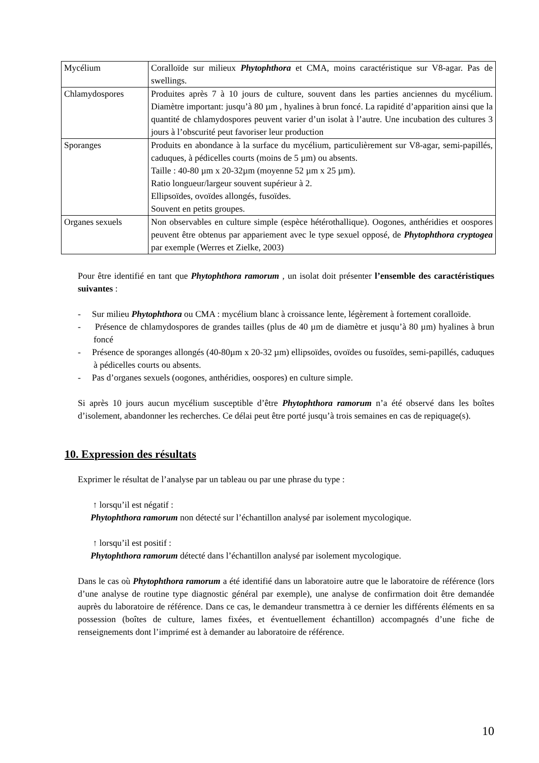| Mycélium | Coralloïde sur milieux Phytophthora et CMA, moins caractéristique sur V8-agar. Pas de swellings. |
| Chlamydospores | Produites après 7 à 10 jours de culture, souvent dans les parties anciennes du mycélium. Diamètre important: jusqu’à 80 µm , hyalines à brun foncé. La rapidité d’apparition ainsi que la quantité de chlamydospores peuvent varier d’un isolat à l’autre. Une incubation des cultures 3 jours à l’obscurité peut favoriser leur production |
| Sporanges | Produits en abondance à la surface du mycélium, particulièrement sur V8-agar, semi-papillés, caduques, à pédicelles courts (moins de 5 µm) ou absents. Taille : 40-80 µm x 20-32µm (moyenne 52 µm x 25 µm). Ratio longueur/largeur souvent supérieur à 2. Ellipsoïdes, ovoïdes allongés, fusoïdes. Souvent en petits groupes. |
| Organes sexuels | Non observables en culture simple (espèce hétérothallique). Oogones, anthéridies et oospores peuvent être obtenus par appariement avec le type sexuel opposé, de Phytophthora cryptogea par exemple (Werres et Zielke, 2003) |
Pour être identifié en tant que Phytophthora ramorum , un isolat doit présenter l’ensemble des caractéristiques suivantes :
- Sur milieu Phytophthora ou CMA : mycélium blanc à croissance lente, légèrement à fortement coralloïde.
- Présence de chlamydospores de grandes tailles (plus de 40 µm de diamètre et jusqu’à 80 µm) hyalines à brun foncé
- Présence de sporanges allongés (40-80µm x 20-32 µm) ellipsoïdes, ovoïdes ou fusoïdes, semi-papillés, caduques à pédicelles courts ou absents.
- Pas d’organes sexuels (oogones, anthéridies, oospores) en culture simple.
Si après 10 jours aucun mycélium susceptible d’être Phytophthora ramorum n’a été observé dans les boîtes d’isolement, abandonner les recherches. Ce délai peut être porté jusqu’à trois semaines en cas de repiquage(s).
10. Expression des résultats
Exprimer le résultat de l’analyse par un tableau ou par une phrase du type :
↑ lorsqu’il est négatif :
Phytophthora ramorum non détecté sur l’échantillon analysé par isolement mycologique.
↑ lorsqu’il est positif :
Phytophthora ramorum détecté dans l’échantillon analysé par isolement mycologique.
Dans le cas où Phytophthora ramorum a été identifié dans un laboratoire autre que le laboratoire de référence (lors d’une analyse de routine type diagnostic général par exemple), une analyse de confirmation doit être demandée auprès du laboratoire de référence. Dans ce cas, le demandeur transmettra à ce dernier les différents éléments en sa possession (boîtes de culture, lames fixées, et éventuellement échantillon) accompagnés d’une fiche de renseignements dont l’imprimé est à demander au laboratoire de référence.
10